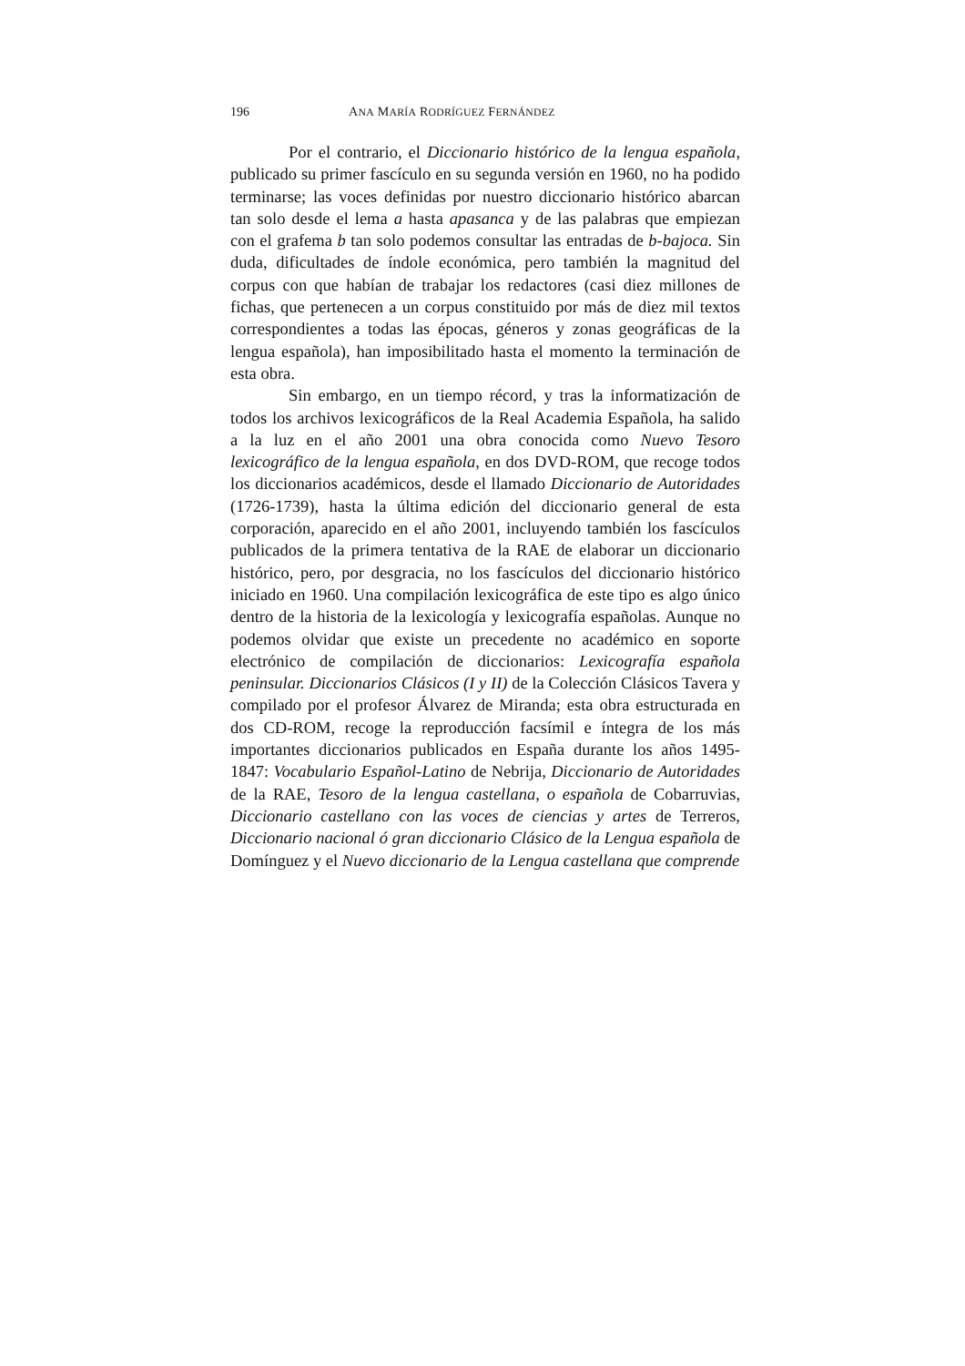196 ANA MARÍA RODRÍGUEZ FERNÁNDEZ
Por el contrario, el Diccionario histórico de la lengua española, publicado su primer fascículo en su segunda versión en 1960, no ha podido terminarse; las voces definidas por nuestro diccionario histórico abarcan tan solo desde el lema a hasta apasanca y de las palabras que empiezan con el grafema b tan solo podemos consultar las entradas de b-bajoca. Sin duda, dificultades de índole económica, pero también la magnitud del corpus con que habían de trabajar los redactores (casi diez millones de fichas, que pertenecen a un corpus constituido por más de diez mil textos correspondientes a todas las épocas, géneros y zonas geográficas de la lengua española), han imposibilitado hasta el momento la terminación de esta obra.
Sin embargo, en un tiempo récord, y tras la informatización de todos los archivos lexicográficos de la Real Academia Española, ha salido a la luz en el año 2001 una obra conocida como Nuevo Tesoro lexicográfico de la lengua española, en dos DVD-ROM, que recoge todos los diccionarios académicos, desde el llamado Diccionario de Autoridades (1726-1739), hasta la última edición del diccionario general de esta corporación, aparecido en el año 2001, incluyendo también los fascículos publicados de la primera tentativa de la RAE de elaborar un diccionario histórico, pero, por desgracia, no los fascículos del diccionario histórico iniciado en 1960. Una compilación lexicográfica de este tipo es algo único dentro de la historia de la lexicología y lexicografía españolas. Aunque no podemos olvidar que existe un precedente no académico en soporte electrónico de compilación de diccionarios: Lexicografía española peninsular. Diccionarios Clásicos (I y II) de la Colección Clásicos Tavera y compilado por el profesor Álvarez de Miranda; esta obra estructurada en dos CD-ROM, recoge la reproducción facsímil e íntegra de los más importantes diccionarios publicados en España durante los años 1495-1847: Vocabulario Español-Latino de Nebrija, Diccionario de Autoridades de la RAE, Tesoro de la lengua castellana, o española de Cobarruvias, Diccionario castellano con las voces de ciencias y artes de Terreros, Diccionario nacional ó gran diccionario Clásico de la Lengua española de Domínguez y el Nuevo diccionario de la Lengua castellana que comprende